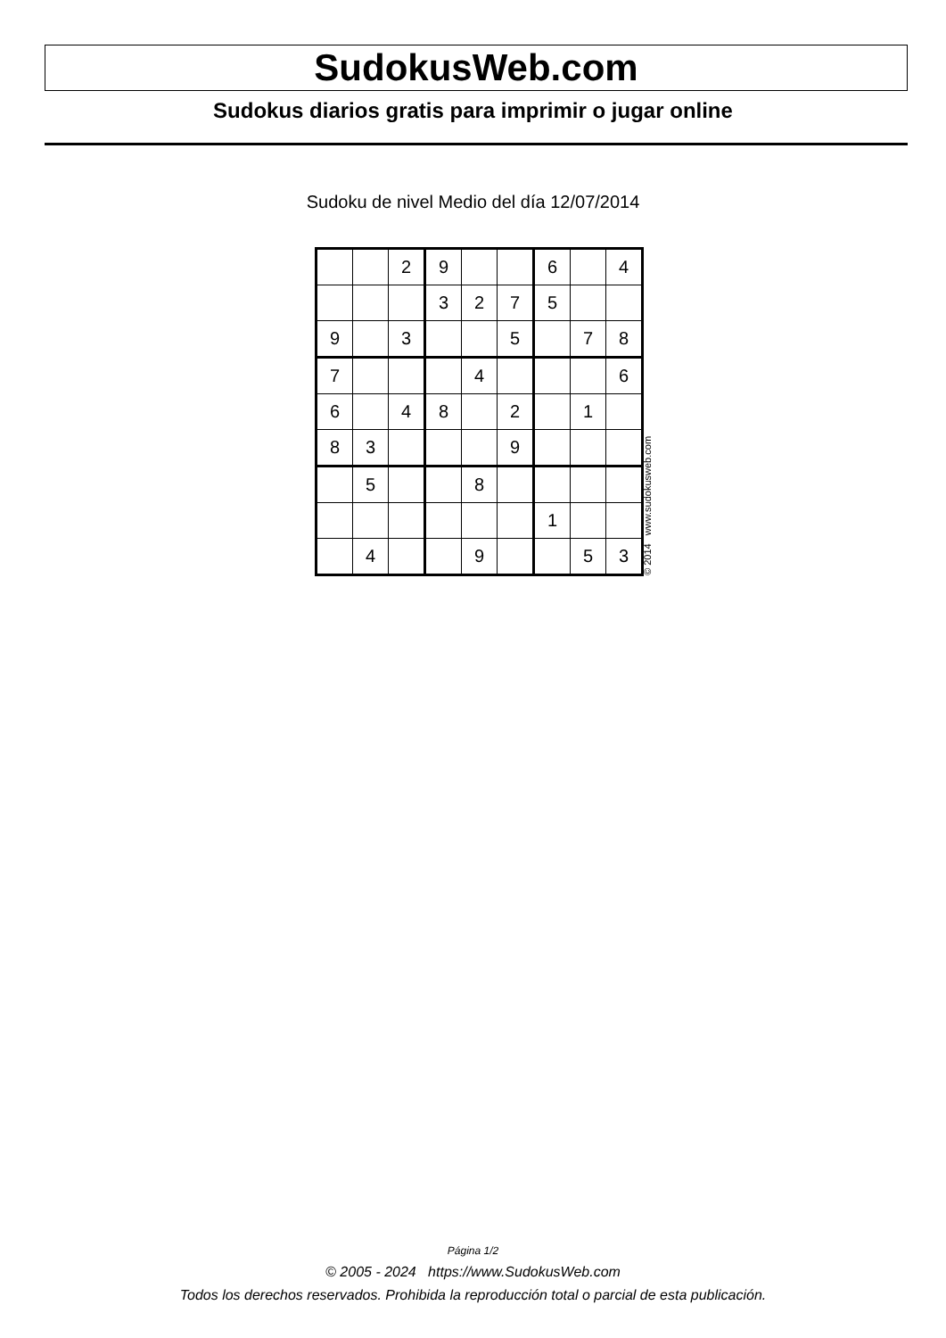SudokusWeb.com
Sudokus diarios gratis para imprimir o jugar online
Sudoku de nivel Medio del día 12/07/2014
| | | 2 | 9 | | | 6 | | 4 |
| | | | 3 | 2 | 7 | 5 | | |
| 9 | | 3 | | | 5 | | 7 | 8 |
| 7 | | | | 4 | | | | 6 |
| 6 | | 4 | 8 | | 2 | | 1 | |
| 8 | 3 | | | | 9 | | | |
| | 5 | | | 8 | | | | |
| | | | | | | 1 | | |
| | 4 | | | 9 | | | 5 | 3 |
© 2014 www.sudokusweb.com
Página 1/2
© 2005 - 2024 https://www.SudokusWeb.com
Todos los derechos reservados. Prohibida la reproducción total o parcial de esta publicación.